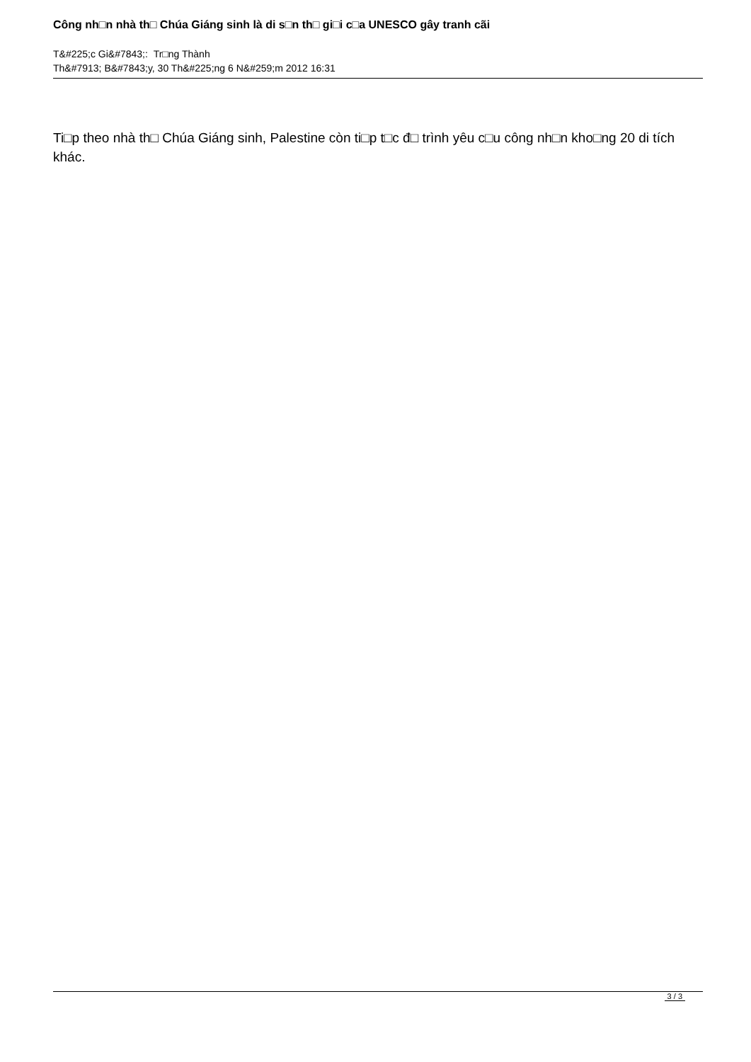Công nh□n nhà th□ Chúa Giáng sinh là di s□n th□ gi□i c□a UNESCO gây tranh cãi
T&#225;c Gi&#7843;: Tr□ng Thành
Th&#7913; B&#7843;y, 30 Th&#225;ng 6 N&#259;m 2012 16:31
Ti□p theo nhà th□ Chúa Giáng sinh, Palestine còn ti□p t□c đ□ trình yêu c□u công nh□n kho□ng 20 di tích khác.
3 / 3